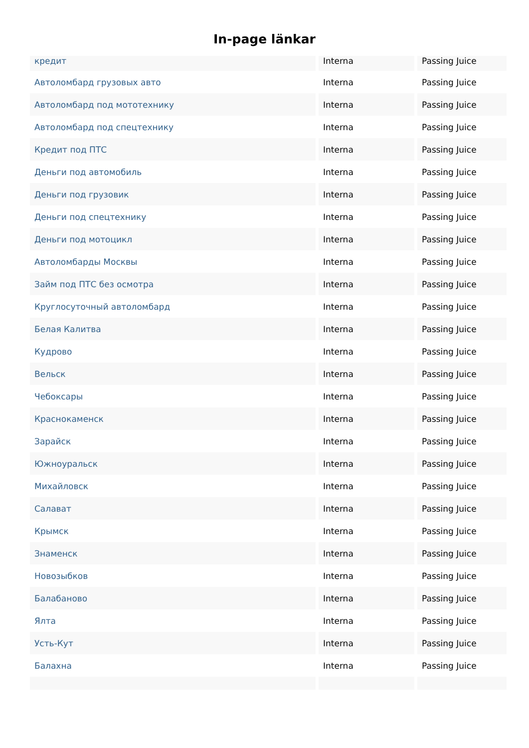In-page länkar
| кредит | Interna | Passing Juice |
| Автоломбард грузовых авто | Interna | Passing Juice |
| Автоломбард под мототехнику | Interna | Passing Juice |
| Автоломбард под спецтехнику | Interna | Passing Juice |
| Кредит под ПТС | Interna | Passing Juice |
| Деньги под автомобиль | Interna | Passing Juice |
| Деньги под грузовик | Interna | Passing Juice |
| Деньги под спецтехнику | Interna | Passing Juice |
| Деньги под мотоцикл | Interna | Passing Juice |
| Автоломбарды Москвы | Interna | Passing Juice |
| Займ под ПТС без осмотра | Interna | Passing Juice |
| Круглосуточный автоломбард | Interna | Passing Juice |
| Белая Калитва | Interna | Passing Juice |
| Кудрово | Interna | Passing Juice |
| Вельск | Interna | Passing Juice |
| Чебоксары | Interna | Passing Juice |
| Краснокаменск | Interna | Passing Juice |
| Зарайск | Interna | Passing Juice |
| Южноуральск | Interna | Passing Juice |
| Михайловск | Interna | Passing Juice |
| Салават | Interna | Passing Juice |
| Крымск | Interna | Passing Juice |
| Знаменск | Interna | Passing Juice |
| Новозыбков | Interna | Passing Juice |
| Балабаново | Interna | Passing Juice |
| Ялта | Interna | Passing Juice |
| Усть-Кут | Interna | Passing Juice |
| Балахна | Interna | Passing Juice |